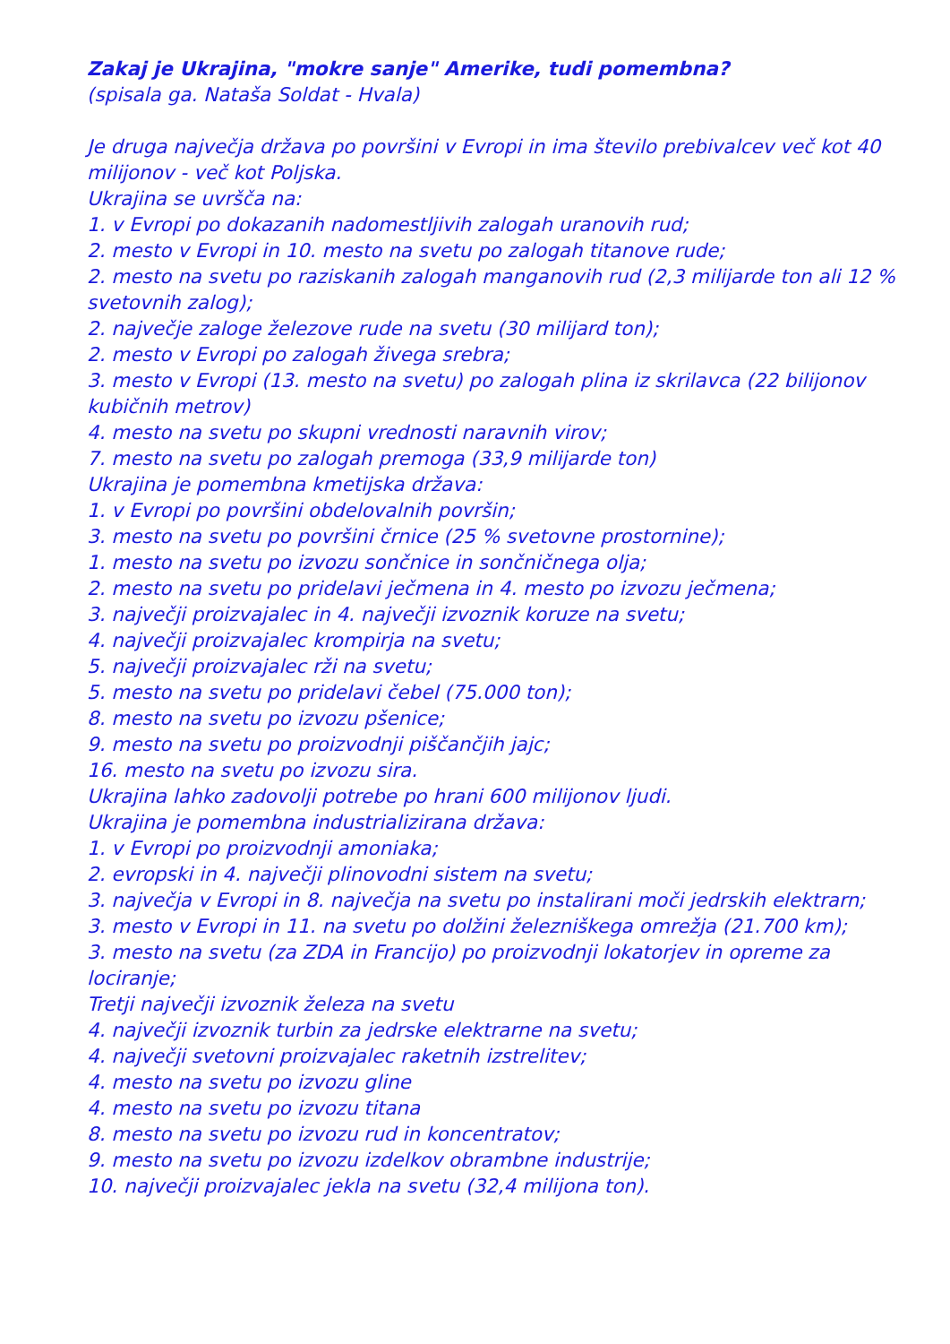Zakaj je Ukrajina, "mokre sanje" Amerike, tudi pomembna?
(spisala ga. Nataša Soldat - Hvala)
Je druga največja država po površini v Evropi in ima število prebivalcev več kot 40 milijonov - več kot Poljska.
Ukrajina se uvršča na:
1. v Evropi po dokazanih nadomestljivih zalogah uranovih rud;
2. mesto v Evropi in 10. mesto na svetu po zalogah titanove rude;
2. mesto na svetu po raziskanih zalogah manganovih rud (2,3 milijarde ton ali 12 % svetovnih zalog);
2. največje zaloge železove rude na svetu (30 milijard ton);
2. mesto v Evropi po zalogah živega srebra;
3. mesto v Evropi (13. mesto na svetu) po zalogah plina iz skrilavca (22 bilijonov kubičnih metrov)
4. mesto na svetu po skupni vrednosti naravnih virov;
7. mesto na svetu po zalogah premoga (33,9 milijarde ton)
Ukrajina je pomembna kmetijska država:
1. v Evropi po površini obdelovalnih površin;
3. mesto na svetu po površini črnice (25 % svetovne prostornine);
1. mesto na svetu po izvozu sončnice in sončničnega olja;
2. mesto na svetu po pridelavi ječmena in 4. mesto po izvozu ječmena;
3. največji proizvajalec in 4. največji izvoznik koruze na svetu;
4. največji proizvajalec krompirja na svetu;
5. največji proizvajalec rži na svetu;
5. mesto na svetu po pridelavi čebel (75.000 ton);
8. mesto na svetu po izvozu pšenice;
9. mesto na svetu po proizvodnji piščančjih jajc;
16. mesto na svetu po izvozu sira.
Ukrajina lahko zadovolji potrebe po hrani 600 milijonov ljudi.
Ukrajina je pomembna industrializirana država:
1. v Evropi po proizvodnji amoniaka;
2. evropski in 4. največji plinovodni sistem na svetu;
3. največja v Evropi in 8. največja na svetu po instalirani moči jedrskih elektrarn;
3. mesto v Evropi in 11. na svetu po dolžini železniškega omrežja (21.700 km);
3. mesto na svetu (za ZDA in Francijo) po proizvodnji lokatorjev in opreme za lociranje;
Tretji največji izvoznik železa na svetu
4. največji izvoznik turbin za jedrske elektrarne na svetu;
4. največji svetovni proizvajalec raketnih izstrelitev;
4. mesto na svetu po izvozu gline
4. mesto na svetu po izvozu titana
8. mesto na svetu po izvozu rud in koncentratov;
9. mesto na svetu po izvozu izdelkov obrambne industrije;
10. največji proizvajalec jekla na svetu (32,4 milijona ton).